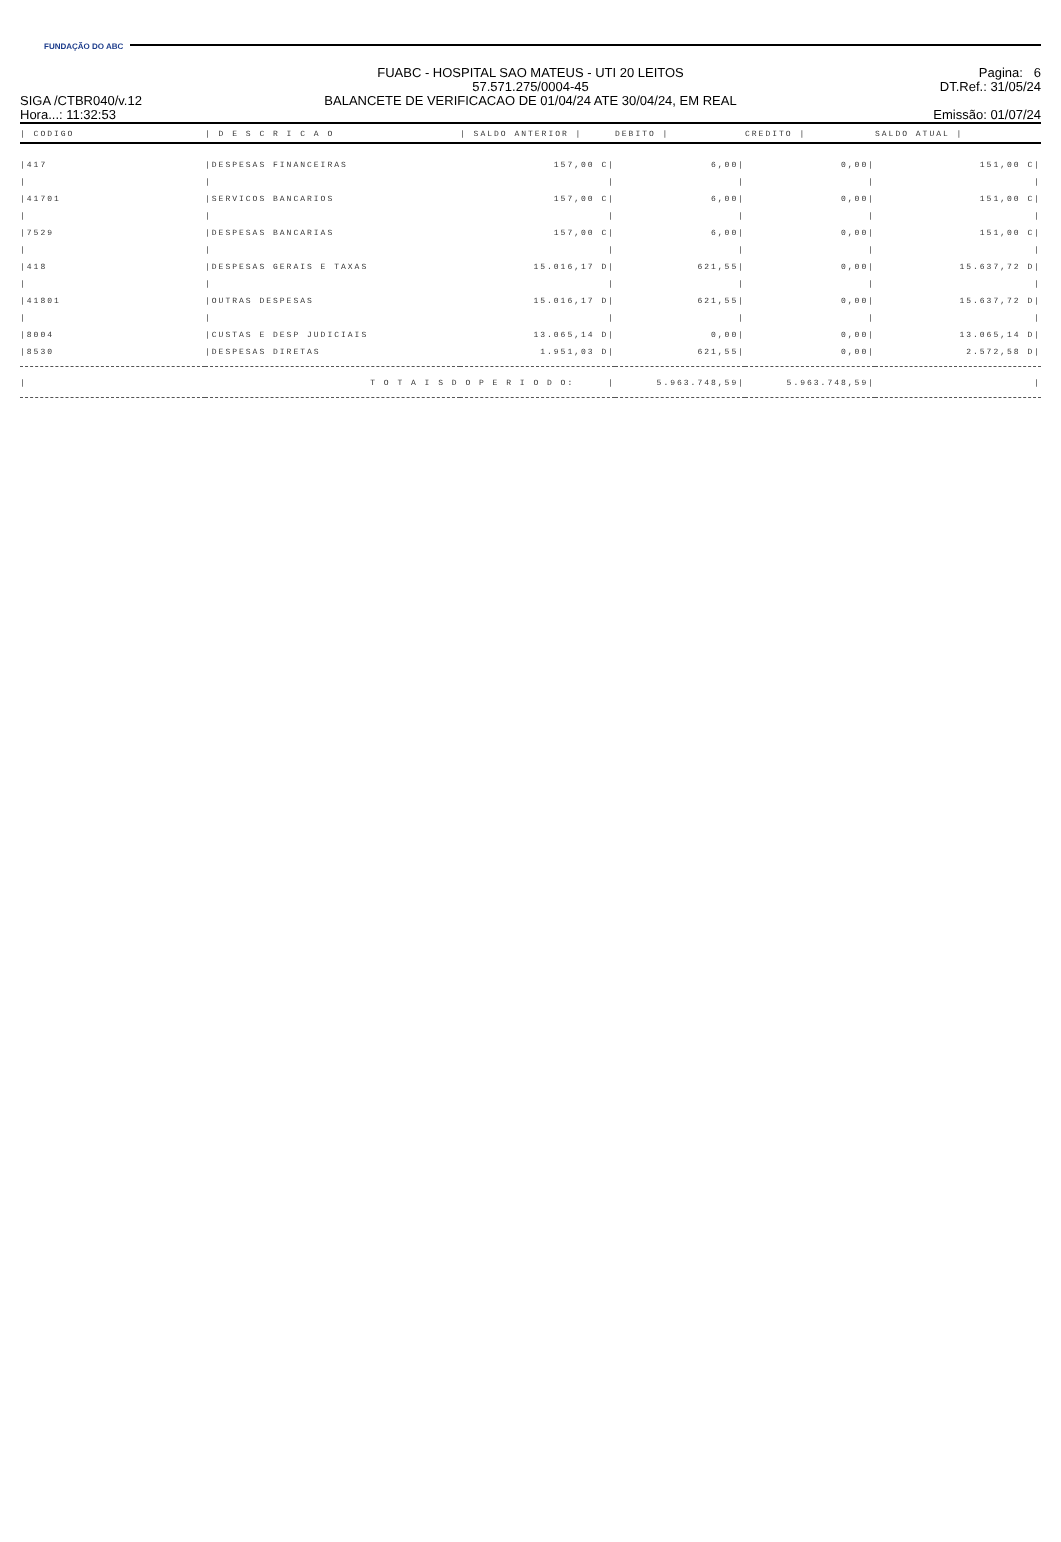FUNDAÇÃO DO ABC
SIGA /CTBR040/v.12
Hora...: 11:32:53
FUABC - HOSPITAL SAO MATEUS - UTI 20 LEITOS
57.571.275/0004-45
BALANCETE DE VERIFICACAO DE 01/04/24 ATE 30/04/24, EM REAL
Pagina: 6
DT.Ref.: 31/05/24
Emissão: 01/07/24
| / CODIGO | / D E S C R I C A O | / SALDO ANTERIOR / | DEBITO / | CREDITO / | SALDO ATUAL / |
| --- | --- | --- | --- | --- | --- |
| /417 | /DESPESAS FINANCEIRAS | 157,00 C/ | 6,00/ | 0,00/ | 151,00 C/ |
| / | / | / | / | / | / |
| /41701 | /SERVICOS BANCARIOS | 157,00 C/ | 6,00/ | 0,00/ | 151,00 C/ |
| / | / | / | / | / | / |
| /7529 | /DESPESAS BANCARIAS | 157,00 C/ | 6,00/ | 0,00/ | 151,00 C/ |
| / | / | / | / | / | / |
| /418 | /DESPESAS GERAIS E TAXAS | 15.016,17 D/ | 621,55/ | 0,00/ | 15.637,72 D/ |
| / | / | / | / | / | / |
| /41801 | /OUTRAS DESPESAS | 15.016,17 D/ | 621,55/ | 0,00/ | 15.637,72 D/ |
| / | / | / | / | / | / |
| /8004 | /CUSTAS E DESP JUDICIAIS | 13.065,14 D/ | 0,00/ | 0,00/ | 13.065,14 D/ |
| /8530 | /DESPESAS DIRETAS | 1.951,03 D/ | 621,55/ | 0,00/ | 2.572,58 D/ |
| / | T O T A I S D O P E R I O D O: / | | 5.963.748,59/ | 5.963.748,59/ | / |